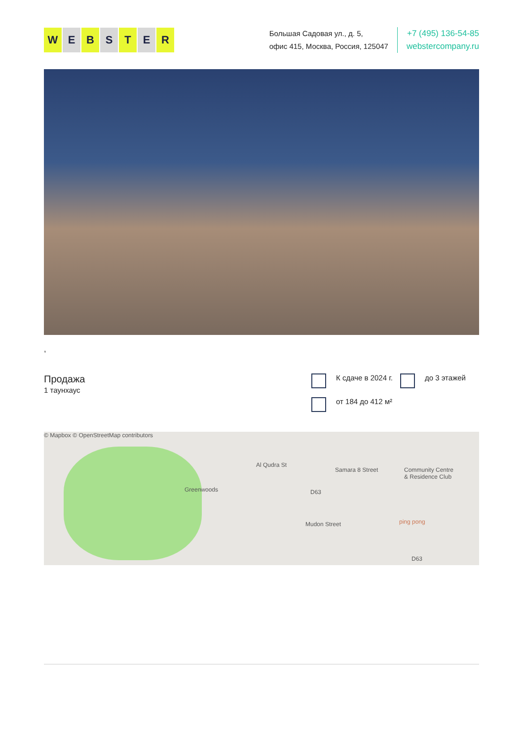WEBSTER
Большая Садовая ул., д. 5,
офис 415, Москва, Россия, 125047
+7 (495) 136-54-85
webstercompany.ru
,
Продажа
1 таунхаус
К сдаче в 2024 г.
до 3 этажей
от 184 до 412 м²
© Mapbox © OpenStreetMap contributors
Greenwoods
Al Qudra St
Samara 8 Street Community Centre
& Residence Club
Mudon Street ping pong
D63
D63